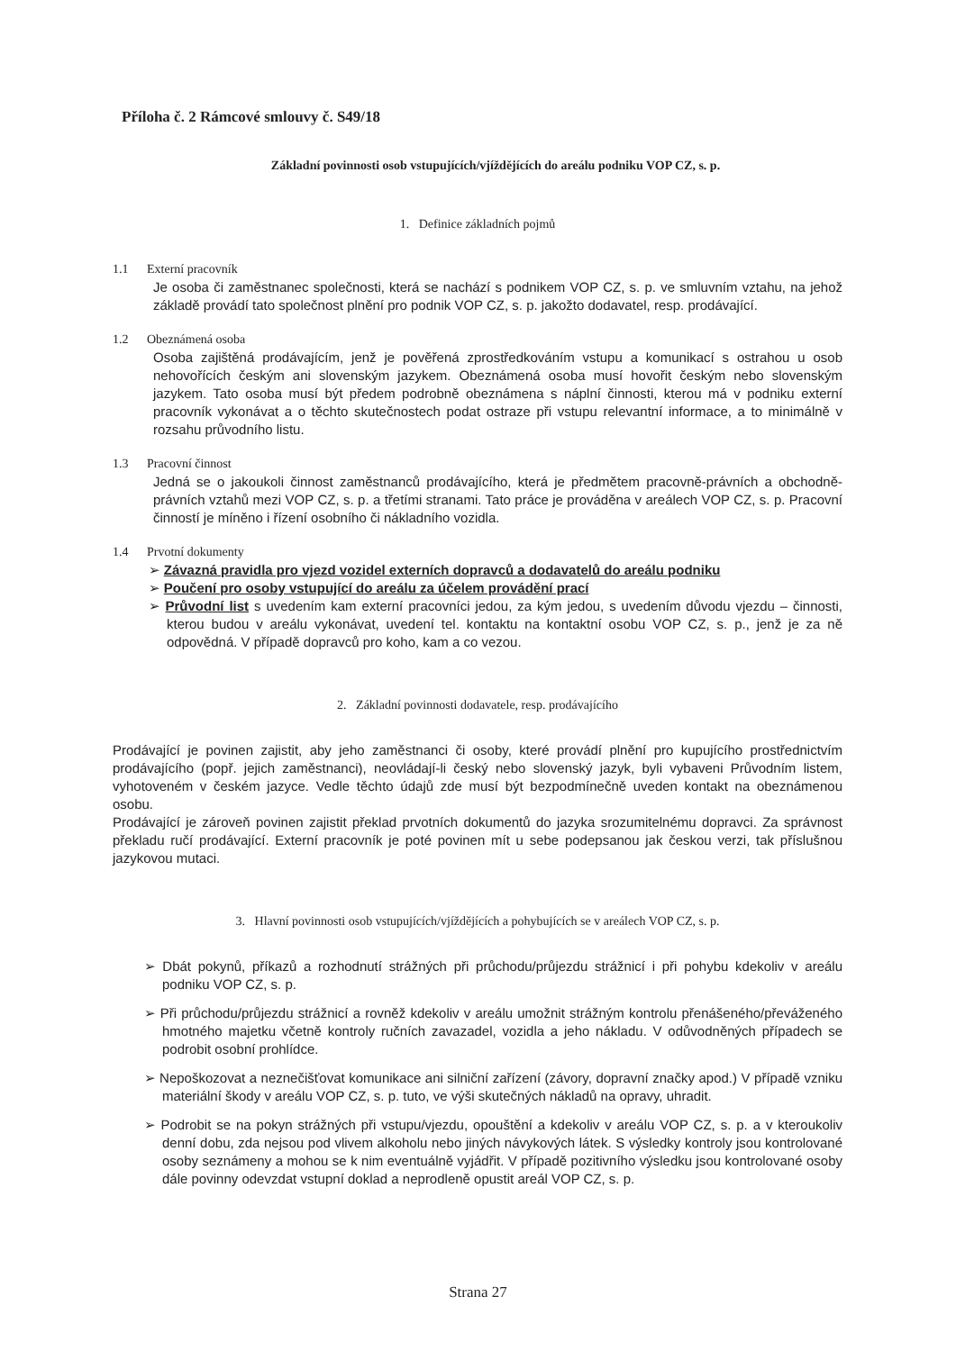Příloha č. 2 Rámcové smlouvy č. S49/18
Základní povinnosti osob vstupujících/vjíždějících do areálu podniku VOP CZ, s. p.
1. Definice základních pojmů
1.1 Externí pracovník
Je osoba či zaměstnanec společnosti, která se nachází s podnikem VOP CZ, s. p. ve smluvním vztahu, na jehož základě provádí tato společnost plnění pro podnik VOP CZ, s. p. jakožto dodavatel, resp. prodávající.
1.2 Obeznámená osoba
Osoba zajištěná prodávajícím, jenž je pověřená zprostředkováním vstupu a komunikací s ostrahou u osob nehovořících českým ani slovenským jazykem. Obeznámená osoba musí hovořit českým nebo slovenským jazykem. Tato osoba musí být předem podrobně obeznámena s náplní činnosti, kterou má v podniku externí pracovník vykonávat a o těchto skutečnostech podat ostraze při vstupu relevantní informace, a to minimálně v rozsahu průvodního listu.
1.3 Pracovní činnost
Jedná se o jakoukoli činnost zaměstnanců prodávajícího, která je předmětem pracovně-právních a obchodně-právních vztahů mezi VOP CZ, s. p. a třetími stranami. Tato práce je prováděna v areálech VOP CZ, s. p. Pracovní činností je míněno i řízení osobního či nákladního vozidla.
1.4 Prvotní dokumenty
➢ Závazná pravidla pro vjezd vozidel externích dopravců a dodavatelů do areálu podniku
➢ Poučení pro osoby vstupující do areálu za účelem provádění prací
➢ Průvodní list s uvedením kam externí pracovníci jedou, za kým jedou, s uvedením důvodu vjezdu – činnosti, kterou budou v areálu vykonávat, uvedení tel. kontaktu na kontaktní osobu VOP CZ, s. p., jenž je za ně odpovědná. V případě dopravců pro koho, kam a co vezou.
2. Základní povinnosti dodavatele, resp. prodávajícího
Prodávající je povinen zajistit, aby jeho zaměstnanci či osoby, které provádí plnění pro kupujícího prostřednictvím prodávajícího (popř. jejich zaměstnanci), neovládají-li český nebo slovenský jazyk, byli vybaveni Průvodním listem, vyhotoveném v českém jazyce. Vedle těchto údajů zde musí být bezpodmínečně uveden kontakt na obeznámenou osobu.
Prodávající je zároveň povinen zajistit překlad prvotních dokumentů do jazyka srozumitelnému dopravci. Za správnost překladu ručí prodávající. Externí pracovník je poté povinen mít u sebe podepsanou jak českou verzi, tak příslušnou jazykovou mutaci.
3. Hlavní povinnosti osob vstupujících/vjíždějících a pohybujících se v areálech VOP CZ, s. p.
➢ Dbát pokynů, příkazů a rozhodnutí strážných při průchodu/průjezdu strážnicí i při pohybu kdekoliv v areálu podniku VOP CZ, s. p.
➢ Při průchodu/průjezdu strážnicí a rovněž kdekoliv v areálu umožnit strážným kontrolu přenášeného/převáženého hmotného majetku včetně kontroly ručních zavazadel, vozidla a jeho nákladu. V odůvodněných případech se podrobit osobní prohlídce.
➢ Nepoškozovat a neznečišťovat komunikace ani silniční zařízení (závory, dopravní značky apod.) V případě vzniku materiální škody v areálu VOP CZ, s. p. tuto, ve výši skutečných nákladů na opravy, uhradit.
➢ Podrobit se na pokyn strážných při vstupu/vjezdu, opouštění a kdekoliv v areálu VOP CZ, s. p. a v kteroukoliv denní dobu, zda nejsou pod vlivem alkoholu nebo jiných návykových látek. S výsledky kontroly jsou kontrolované osoby seznámeny a mohou se k nim eventuálně vyjádřit. V případě pozitivního výsledku jsou kontrolované osoby dále povinny odevzdat vstupní doklad a neprodleně opustit areál VOP CZ, s. p.
Strana 27